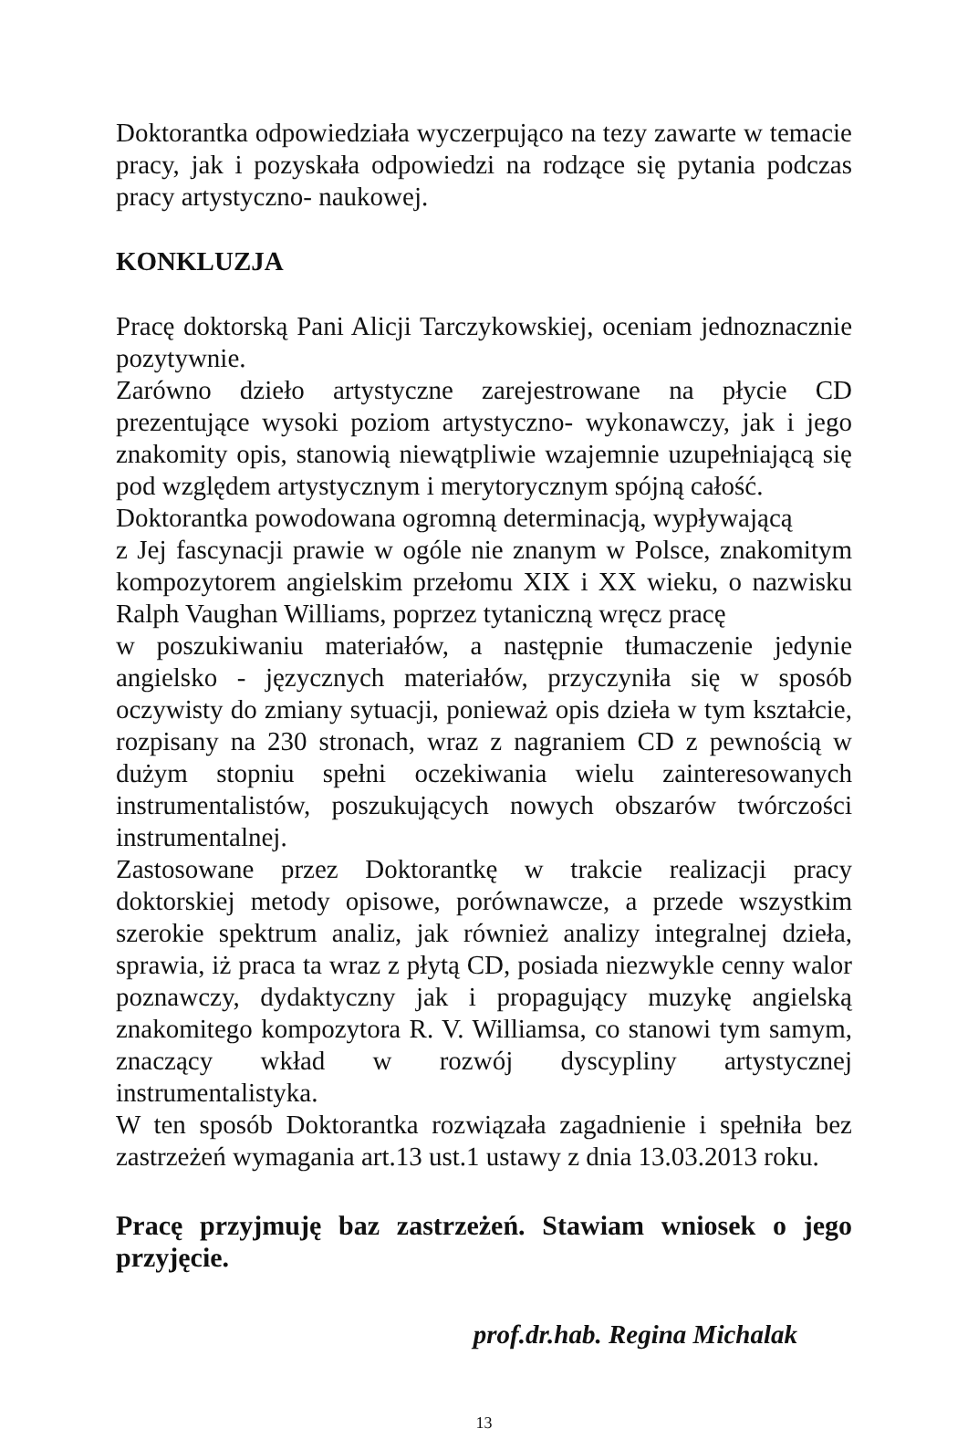Doktorantka odpowiedziała wyczerpująco na tezy zawarte w temacie pracy, jak i pozyskała odpowiedzi na rodzące się pytania podczas pracy artystyczno- naukowej.
KONKLUZJA
Pracę doktorską Pani Alicji Tarczykowskiej, oceniam jednoznacznie pozytywnie.
Zarówno dzieło artystyczne zarejestrowane na płycie CD prezentujące wysoki poziom artystyczno- wykonawczy, jak i jego znakomity opis, stanowią niewątpliwie wzajemnie uzupełniającą się pod względem artystycznym i merytorycznym spójną całość.
Doktorantka powodowana ogromną determinacją, wypływającą
z Jej fascynacji prawie w ogóle nie znanym w Polsce, znakomitym kompozytorem angielskim przełomu XIX i XX wieku, o nazwisku Ralph Vaughan Williams, poprzez tytaniczną wręcz pracę
w poszukiwaniu materiałów, a następnie tłumaczenie jedynie angielsko - języcznych materiałów, przyczyniła się w sposób oczywisty do zmiany sytuacji, ponieważ opis dzieła w tym kształcie, rozpisany na 230 stronach, wraz z nagraniem CD z pewnością w dużym stopniu spełni oczekiwania wielu zainteresowanych instrumentalistów, poszukujących nowych obszarów twórczości instrumentalnej.
Zastosowane przez Doktorantkę w trakcie realizacji pracy doktorskiej metody opisowe, porównawcze, a przede wszystkim szerokie spektrum analiz, jak również analizy integralnej dzieła, sprawia, iż praca ta wraz z płytą CD, posiada niezwykle cenny walor poznawczy, dydaktyczny jak i propagujący muzykę angielską znakomitego kompozytora R. V. Williamsa, co stanowi tym samym, znaczący wkład w rozwój dyscypliny artystycznej instrumentalistyka.
W ten sposób Doktorantka rozwiązała zagadnienie i spełniła bez zastrzeżeń wymagania art.13 ust.1 ustawy z dnia 13.03.2013 roku.
Pracę przyjmuję baz zastrzeżeń. Stawiam wniosek o jego przyjęcie.
prof.dr.hab. Regina Michalak
13